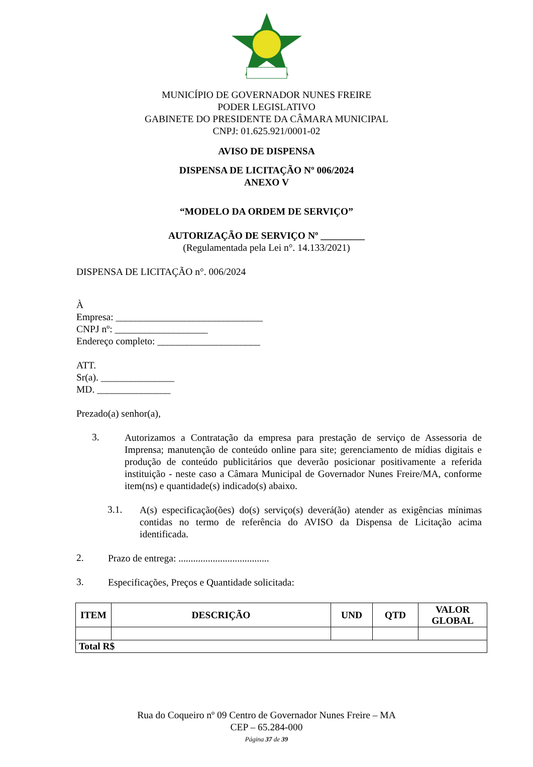MUNICÍPIO DE GOVERNADOR NUNES FREIRE
PODER LEGISLATIVO
GABINETE DO PRESIDENTE DA CÂMARA MUNICIPAL
CNPJ: 01.625.921/0001-02
AVISO DE DISPENSA
DISPENSA DE LICITAÇÃO Nº 006/2024
ANEXO V
“MODELO DA ORDEM DE SERVIÇO”
AUTORIZAÇÃO DE SERVIÇO Nº _________
(Regulamentada pela Lei n°. 14.133/2021)
DISPENSA DE LICITAÇÃO n°. 006/2024
À
Empresa: ______________________________
CNPJ nº: ___________________
Endereço completo: _____________________
ATT.
Sr(a). _______________
MD. _______________
Prezado(a) senhor(a),
3.
Autorizamos a Contratação da empresa para prestação de serviço de Assessoria de Imprensa; manutenção de conteúdo online para site; gerenciamento de mídias digitais e produção de conteúdo publicitários que deverão posicionar positivamente a referida instituição - neste caso a Câmara Municipal de Governador Nunes Freire/MA, conforme item(ns) e quantidade(s) indicado(s) abaixo.
3.1.
A(s) especificação(ões) do(s) serviço(s) deverá(ão) atender as exigências mínimas contidas no termo de referência do AVISO da Dispensa de Licitação acima identificada.
2.
Prazo de entrega: .....................................
3.
Especificações, Preços e Quantidade solicitada:
| ITEM | DESCRIÇÃO | UND | QTD | VALOR GLOBAL |
| --- | --- | --- | --- | --- |
| Total R$ | | | | |
Rua do Coqueiro nº 09 Centro de Governador Nunes Freire – MA
CEP – 65.284-000
Página 37 de 39